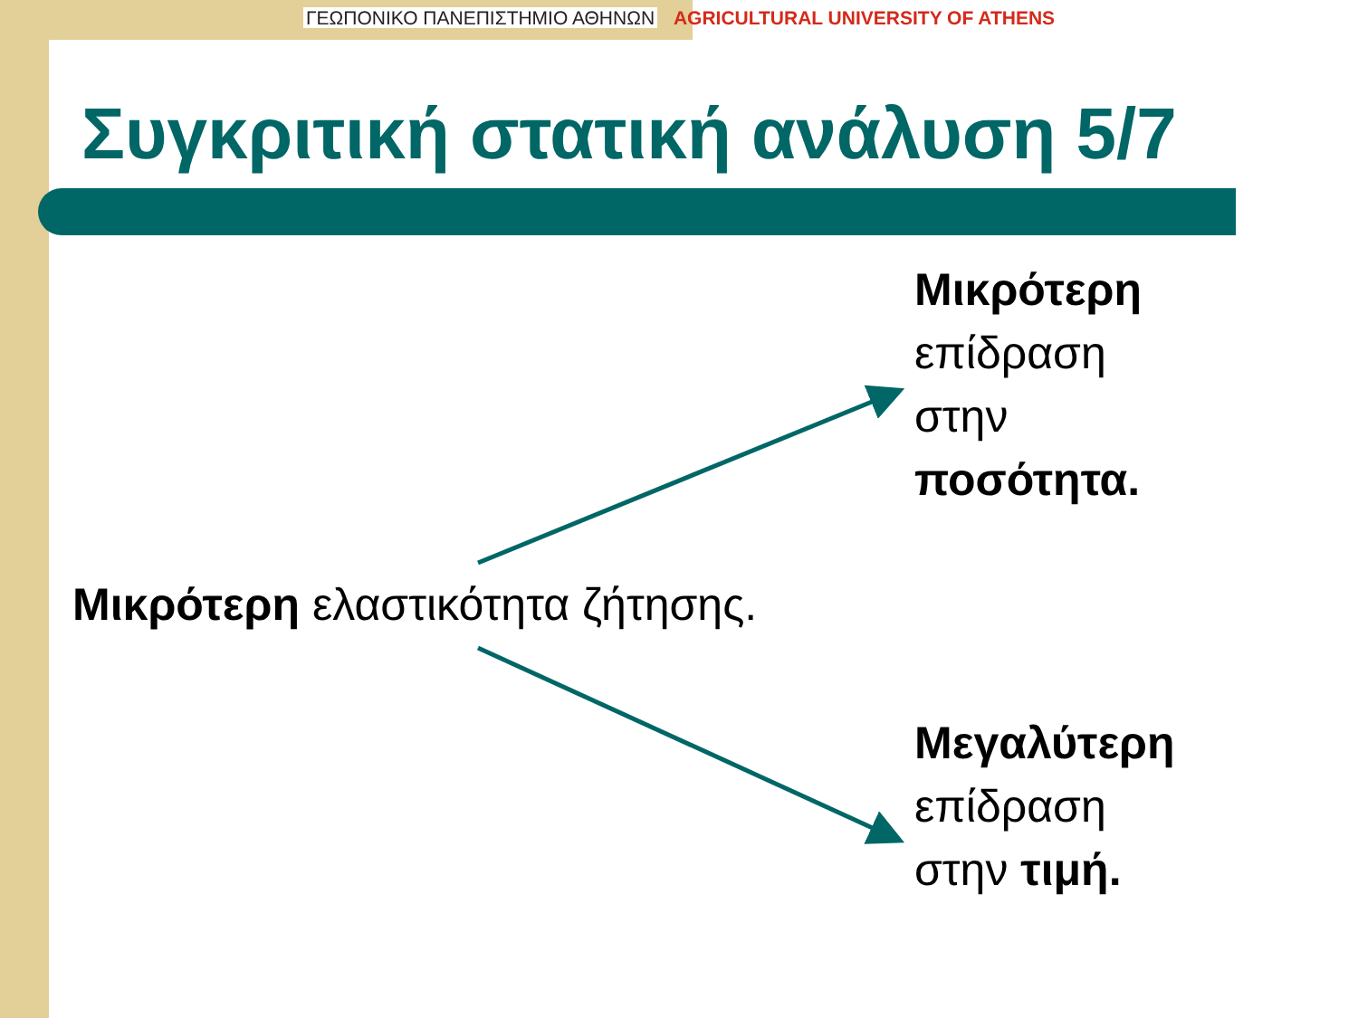ΓΕΩΠΟΝΙΚΟ ΠΑΝΕΠΙΣΤΗΜΙΟ ΑΘΗΝΩΝ AGRICULTURAL UNIVERSITY OF ATHENS
Συγκριτική στατική ανάλυση 5/7
Μικρότερη
επίδραση
στην
ποσότητα.
Μικρότερη ελαστικότητα ζήτησης.
Μεγαλύτερη
επίδραση
στην τιμή.